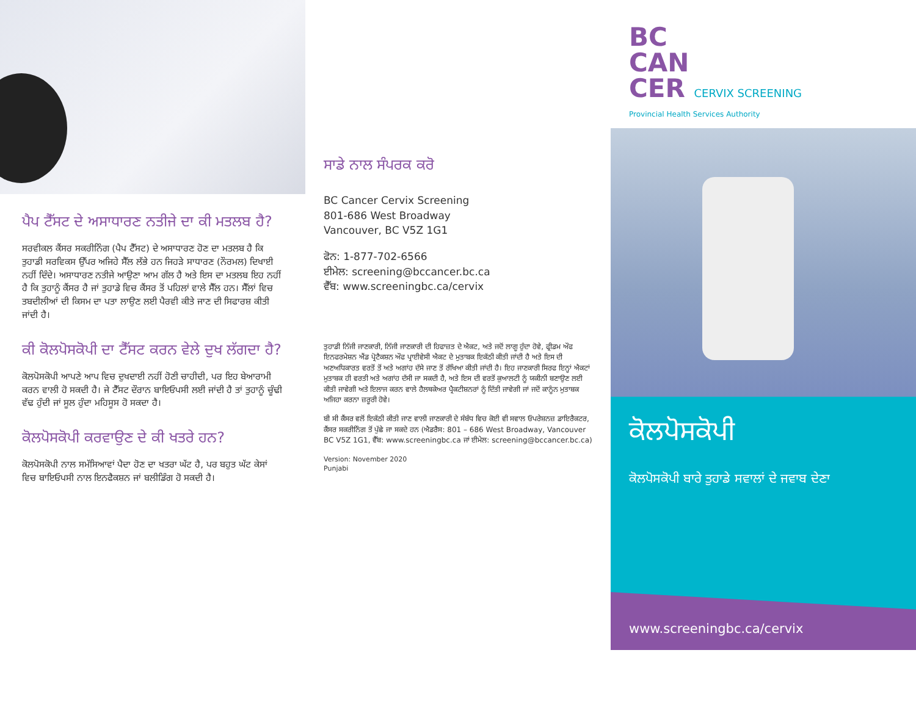ਪੈਪ ਟੈੱਸਟ ਦੇ ਅਸਾਧਾਰਣ ਨਤੀਜੇ ਦਾ ਕੀ ਮਤਲਬ ਹੈ?
ਸਰਵੀਕਲ ਕੈਂਸਰ ਸਕਰੀਨਿੰਗ (ਪੈਪ ਟੈੱਸਟ) ਦੇ ਅਸਾਧਾਰਣ ਹੋਣ ਦਾ ਮਤਲਬ ਹੈ ਕਿ ਤੁਹਾਡੀ ਸਰਵਿਕਸ ਉੱਪਰ ਅਜਿਹੇ ਸੈੱਲ ਲੱਭੇ ਹਨ ਜਿਹੜੇ ਸਾਧਾਰਣ (ਨੌਰਮਲ) ਦਿਖਾਈ ਨਹੀਂ ਦਿੰਦੇ। ਅਸਾਧਾਰਣ ਨਤੀਜੇ ਆਉਣਾ ਆਮ ਗੱਲ ਹੈ ਅਤੇ ਇਸ ਦਾ ਮਤਲਬ ਇਹ ਨਹੀਂ ਹੈ ਕਿ ਤੁਹਾਨੂੰ ਕੈਂਸਰ ਹੈ ਜਾਂ ਤੁਹਾਡੇ ਵਿਚ ਕੈਂਸਰ ਤੋਂ ਪਹਿਲਾਂ ਵਾਲੇ ਸੈੱਲ ਹਨ। ਸੈੱਲਾਂ ਵਿਚ ਤਬਦੀਲੀਆਂ ਦੀ ਕਿਸਮ ਦਾ ਪਤਾ ਲਾਉਣ ਲਈ ਪੈਰਵੀ ਕੀਤੇ ਜਾਣ ਦੀ ਸਿਫਾਰਸ਼ ਕੀਤੀ ਜਾਂਦੀ ਹੈ।
ਕੀ ਕੋਲਪੋਸਕੋਪੀ ਦਾ ਟੈੱਸਟ ਕਰਨ ਵੇਲੇ ਦੁਖ ਲੱਗਦਾ ਹੈ?
ਕੋਲਪੋਸਕੋਪੀ ਆਪਣੇ ਆਪ ਵਿਚ ਦੁਖਦਾਈ ਨਹੀਂ ਹੋਣੀ ਚਾਹੀਦੀ, ਪਰ ਇਹ ਬੇਆਰਾਮੀ ਕਰਨ ਵਾਲੀ ਹੋ ਸਕਦੀ ਹੈ। ਜੇ ਟੈੱਸਟ ਦੌਰਾਨ ਬਾਇਓਪਸੀ ਲਈ ਜਾਂਦੀ ਹੈ ਤਾਂ ਤੁਹਾਨੂੰ ਚੂੰਢੀ ਵੱਢ ਹੁੰਦੀ ਜਾਂ ਸੂਲ ਹੁੰਦਾ ਮਹਿਸੂਸ ਹੋ ਸਕਦਾ ਹੈ।
ਕੋਲਪੋਸਕੋਪੀ ਕਰਵਾਉਣ ਦੇ ਕੀ ਖਤਰੇ ਹਨ?
ਕੋਲਪੋਸਕੋਪੀ ਨਾਲ ਸਮੱਸਿਆਵਾਂ ਪੈਦਾ ਹੋਣ ਦਾ ਖਤਰਾ ਘੱਟ ਹੈ, ਪਰ ਬਹੁਤ ਘੱਟ ਕੇਸਾਂ ਵਿਚ ਬਾਇਓਪਸੀ ਨਾਲ ਇਨਫੈਕਸ਼ਨ ਜਾਂ ਬਲੀਡਿੰਗ ਹੋ ਸਕਦੀ ਹੈ।
ਸਾਡੇ ਨਾਲ ਸੰਪਰਕ ਕਰੋ
BC Cancer Cervix Screening
801-686 West Broadway
Vancouver, BC V5Z 1G1
ਫੋਨ: 1-877-702-6566
ਈਮੇਲ: screening@bccancer.bc.ca
ਵੈੱਬ: www.screeningbc.ca/cervix
ਤੁਹਾਡੀ ਨਿੱਜੀ ਜਾਣਕਾਰੀ, ਨਿੱਜੀ ਜਾਣਕਾਰੀ ਦੀ ਹਿਫਾਜ਼ਤ ਦੇ ਐਕਟ, ਅਤੇ ਜਦੋਂ ਲਾਗੂ ਹੁੰਦਾ ਹੋਵੇ, ਫ੍ਰੀਡਮ ਔਫ ਇਨਫਰਮੇਸ਼ਨ ਐਂਡ ਪ੍ਰੋਟੈਕਸ਼ਨ ਔਫ ਪ੍ਰਾਈਵੇਸੀ ਐਕਟ ਦੇ ਮੁਤਾਬਕ ਇਕੱਠੀ ਕੀਤੀ ਜਾਂਦੀ ਹੈ ਅਤੇ ਇਸ ਦੀ ਅਣਅਧਿਕਾਰਤ ਵਰਤੋਂ ਤੋਂ ਅਤੇ ਅਗਾਂਹ ਦੱਸੇ ਜਾਣ ਤੋਂ ਰੱਖਿਆ ਕੀਤੀ ਜਾਂਦੀ ਹੈ। ਇਹ ਜਾਣਕਾਰੀ ਸਿਰਫ ਇਨ੍ਹਾਂ ਐਕਟਾਂ ਮੁਤਾਬਕ ਹੀ ਵਰਤੀ ਅਤੇ ਅਗਾਂਹ ਦੱਸੀ ਜਾ ਸਕਦੀ ਹੈ, ਅਤੇ ਇਸ ਦੀ ਵਰਤੋਂ ਕੁਆਲਟੀ ਨੂੰ ਯਕੀਨੀ ਬਣਾਉਣ ਲਈ ਕੀਤੀ ਜਾਵੇਗੀ ਅਤੇ ਇਲਾਜ ਕਰਨ ਵਾਲੇ ਹੈਲਥਕੇਅਰ ਪ੍ਰੈਕਟੀਸ਼ਨਰਾਂ ਨੂੰ ਦਿੱਤੀ ਜਾਵੇਗੀ ਜਾਂ ਜਦੋਂ ਕਾਨੂੰਨ ਮੁਤਾਬਕ ਅਜਿਹਾ ਕਰਨਾ ਜ਼ਰੂਰੀ ਹੋਵੇ।
ਬੀ ਸੀ ਕੈਂਸਰ ਵਲੋਂ ਇਕੱਠੀ ਕੀਤੀ ਜਾਣ ਵਾਲੀ ਜਾਣਕਾਰੀ ਦੇ ਸੰਬੰਧ ਵਿਚ ਕੋਈ ਵੀ ਸਵਾਲ ਓਪਰੇਸ਼ਨਜ਼ ਡਾਇਰੈਕਟਰ, ਕੈਂਸਰ ਸਕਰੀਨਿੰਗ ਤੋਂ ਪੁੱਛੇ ਜਾ ਸਕਦੇ ਹਨ (ਐਡਰੈਸ: 801 – 686 West Broadway, Vancouver BC V5Z 1G1, ਵੈੱਬ: www.screeningbc.ca ਜਾਂ ਈਮੇਲ: screening@bccancer.bc.ca)
Version: November 2020
Punjabi
BC
CAN
CER CERVIX SCREENING
Provincial Health Services Authority
ਕੋਲਪੋਸਕੋਪੀ
ਕੋਲਪੋਸਕੋਪੀ ਬਾਰੇ ਤੁਹਾਡੇ ਸਵਾਲਾਂ ਦੇ ਜਵਾਬ ਦੇਣਾ
www.screeningbc.ca/cervix